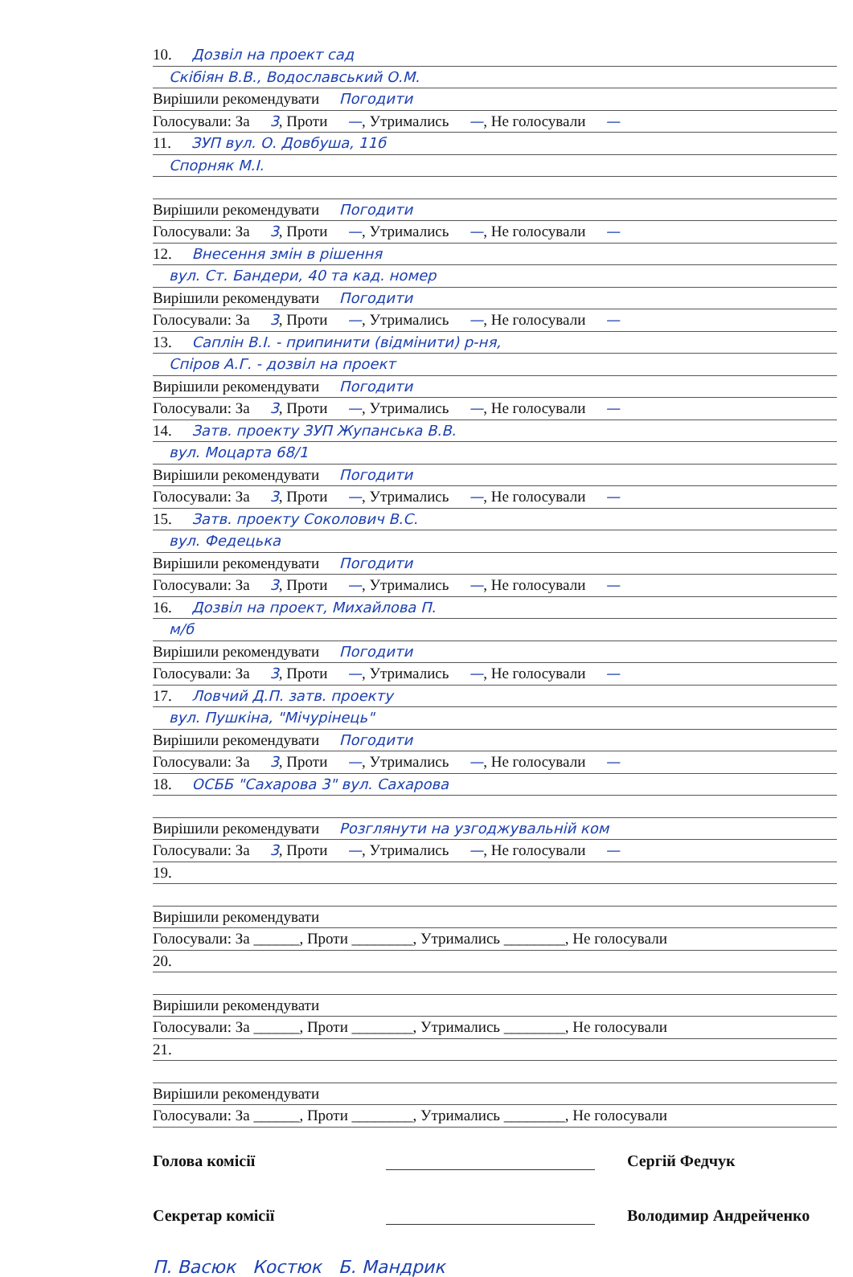10. Дозвіл на проект сад
Скібіян В.В., Водославський О.М.
Вирішили рекомендувати Погодити
Голосували: За 3, Проти —, Утримались —, Не голосували —
11. ЗУП вул. О. Довбуша, 11б
Спорняк М.І.
Вирішили рекомендувати Погодити
Голосували: За 3, Проти —, Утримались —, Не голосували —
12. Внесення змін в рішення
вул. Ст. Бандери, 40 та кад. номер
Вирішили рекомендувати Погодити
Голосували: За 3, Проти —, Утримались —, Не голосували —
13. Саплін В.І. - припинити (відмінити) р-ня,
Спіров А.Г. - дозвіл на проект
Вирішили рекомендувати Погодити
Голосували: За 3, Проти —, Утримались —, Не голосували —
14. Затв. проекту ЗУП Жупанська В.В.
вул. Моцарта 68/1
Вирішили рекомендувати Погодити
Голосували: За 3, Проти —, Утримались —, Не голосували —
15. Затв. проекту Соколович В.С.
вул. Федецька
Вирішили рекомендувати Погодити
Голосували: За 3, Проти —, Утримались —, Не голосували —
16. Дозвіл на проект, Михайлова П.
м/б
Вирішили рекомендувати Погодити
Голосували: За 3, Проти —, Утримались —, Не голосували —
17. Ловчий Д.П. затв. проекту
вул. Пушкіна, "Мічурінець"
Вирішили рекомендувати Погодити
Голосували: За 3, Проти —, Утримались —, Не голосували —
18. ОСББ "Сахарова 3" вул. Сахарова
Вирішили рекомендувати Розглянути на узгоджувальній ком
Голосували: За 3, Проти —, Утримались —, Не голосували —
19.
Вирішили рекомендувати
Голосували: За ______, Проти ________, Утримались ________, Не голосували
20.
Вирішили рекомендувати
Голосували: За ______, Проти ________, Утримались ________, Не голосували
21.
Вирішили рекомендувати
Голосували: За ______, Проти ________, Утримались ________, Не голосували
Голова комісії Сергій Федчук
Секретар комісії Володимир Андрейченко
П. Васюк Костюк Б. Мандрик